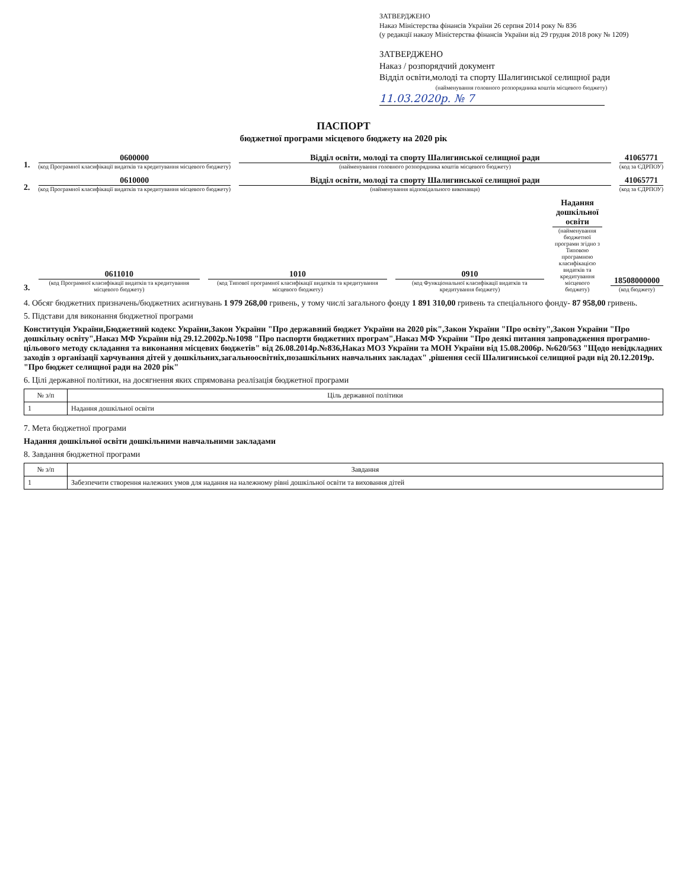ЗАТВЕРДЖЕНО
Наказ Міністерства фінансів України 26 серпня 2014 року № 836
(у редакції наказу Міністерства фінансів України від 29 грудня 2018 року № 1209)
ЗАТВЕРДЖЕНО
Наказ / розпорядчий документ
Відділ освіти,молоді та спорту Шалигинської селищної ради
(найменування головного розпорядника коштів місцевого бюджету)
11.03.2020р. № 7
ПАСПОРТ
бюджетної програми місцевого бюджету на 2020 рік
1.
0600000
(код Програмної класифікації видатків та кредитування місцевого бюджету)
Відділ освіти, молоді та спорту Шалигинської селищної ради
(найменування головного розпорядника коштів місцевого бюджету)
41065771
(код за ЄДРПОУ)
2.
0610000
(код Програмної класифікації видатків та кредитування місцевого бюджету)
Відділ освіти, молоді та спорту Шалигинської селищної ради
(найменування відповідального виконавця)
41065771
(код за ЄДРПОУ)
3.
0611010
(код Програмної класифікації видатків та кредитування місцевого бюджету)
1010
(код Типової програмної класифікації видатків та кредитування місцевого бюджету)
0910
(код Функціональної класифікації видатків та кредитування бюджету)
Надання дошкільної освіти
(найменування бюджетної програми згідно з Типовою програмною класифікацією видатків та кредитування місцевого бюджету)
18508000000
(код бюджету)
4. Обсяг бюджетних призначень/бюджетних асигнувань 1 979 268,00 гривень, у тому числі загального фонду 1 891 310,00 гривень та спеціального фонду- 87 958,00 гривень.
5. Підстави для виконання бюджетної програми
Конституція України,Бюджетний кодекс України,Закон України "Про державний бюджет України на 2020 рік",Закон України "Про освіту",Закон України "Про дошкільну освіту",Наказ МФ України від 29.12.2002р.№1098 "Про паспорти бюджетних програм",Наказ МФ України "Про деякі питання запровадження програмно-цільового методу складання та виконання місцевих бюджетів" від 26.08.2014р.№836,Наказ МОЗ України та МОН України від 15.08.2006р. №620/563 "Щодо невідкладних заходів з організації харчування дітей у дошкільних,загальноосвітніх,позашкільних навчальних закладах" ,рішення сесії Шалигинської селищної ради від 20.12.2019р. "Про бюджет селищної ради на 2020 рік"
6. Цілі державної політики, на досягнення яких спрямована реалізація бюджетної програми
| № з/п | Ціль державної політики |
| --- | --- |
| 1 | Надання дошкільної освіти |
7. Мета бюджетної програми
Надання дошкільної освіти дошкільними навчальними закладами
8. Завдання бюджетної програми
| № з/п | Завдання |
| --- | --- |
| 1 | Забезпечити створення належних умов для надання на належному рівні дошкільної освіти та виховання дітей |